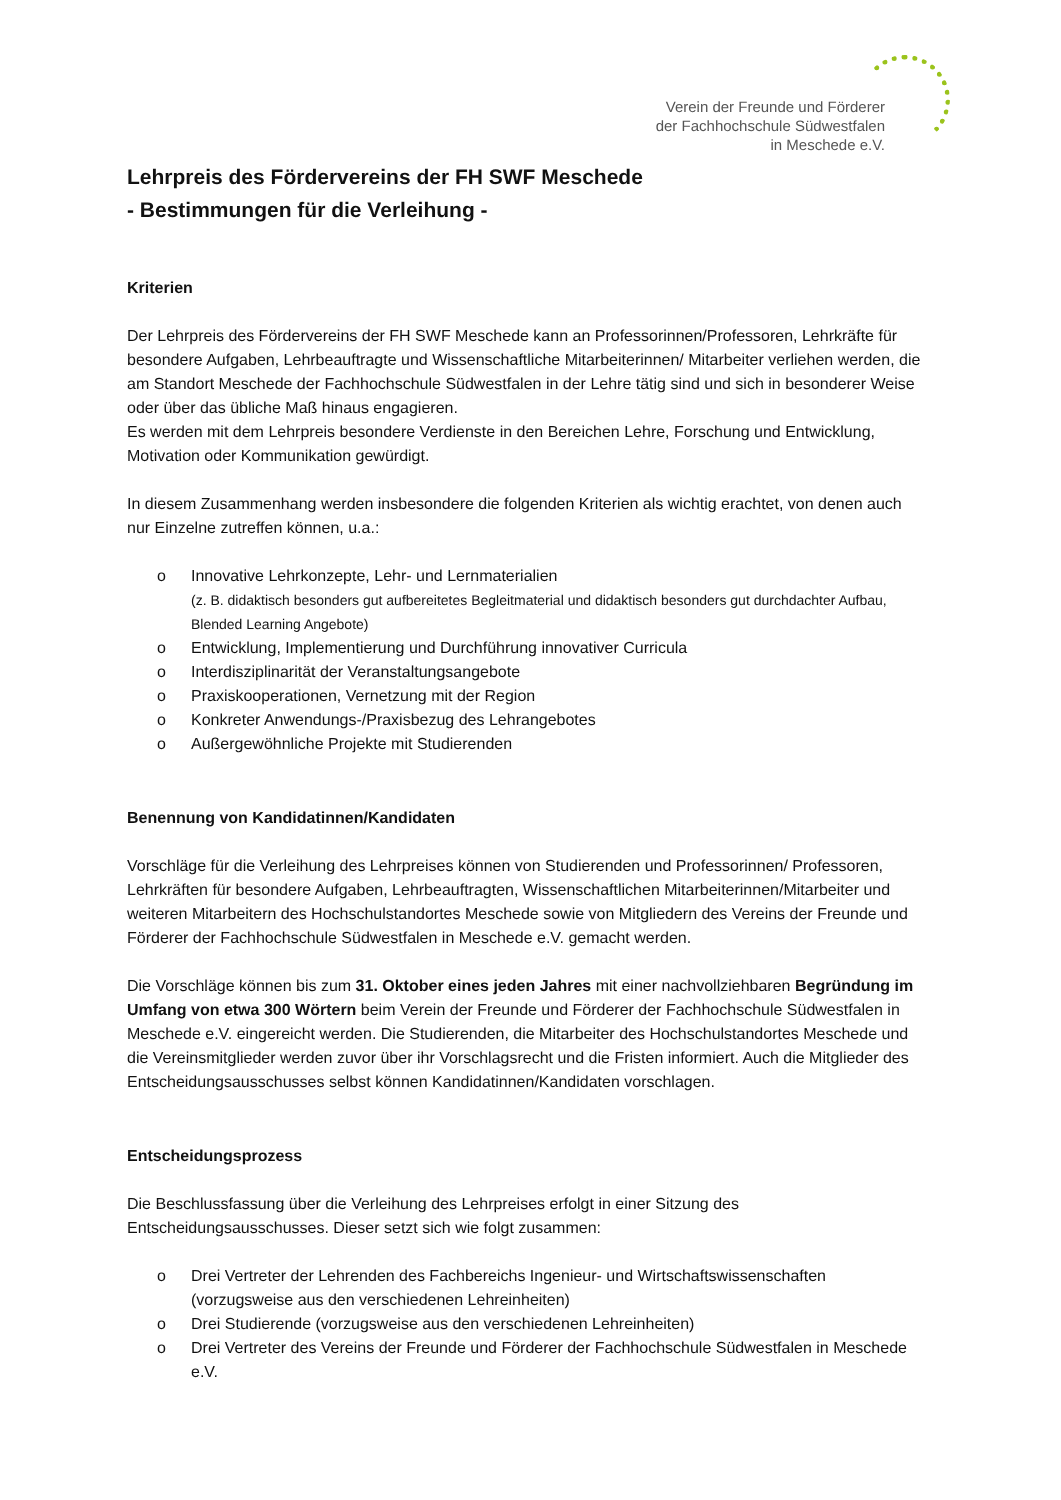Verein der Freunde und Förderer
der Fachhochschule Südwestfalen
in Meschede e.V.
Lehrpreis des Fördervereins der FH SWF Meschede
- Bestimmungen für die Verleihung -
Kriterien
Der Lehrpreis des Fördervereins der FH SWF Meschede kann an Professorinnen/Professoren, Lehrkräfte für besondere Aufgaben, Lehrbeauftragte und Wissenschaftliche Mitarbeiterinnen/ Mitarbeiter verliehen werden, die am Standort Meschede der Fachhochschule Südwestfalen in der Lehre tätig sind und sich in besonderer Weise oder über das übliche Maß hinaus engagieren.
Es werden mit dem Lehrpreis besondere Verdienste in den Bereichen Lehre, Forschung und Entwicklung, Motivation oder Kommunikation gewürdigt.
In diesem Zusammenhang werden insbesondere die folgenden Kriterien als wichtig erachtet, von denen auch nur Einzelne zutreffen können, u.a.:
o Innovative Lehrkonzepte, Lehr- und Lernmaterialien
(z. B. didaktisch besonders gut aufbereitetes Begleitmaterial und didaktisch besonders gut durchdachter Aufbau, Blended Learning Angebote)
o Entwicklung, Implementierung und Durchführung innovativer Curricula
o Interdisziplinarität der Veranstaltungsangebote
o Praxiskooperationen, Vernetzung mit der Region
o Konkreter Anwendungs-/Praxisbezug des Lehrangebotes
o Außergewöhnliche Projekte mit Studierenden
Benennung von Kandidatinnen/Kandidaten
Vorschläge für die Verleihung des Lehrpreises können von Studierenden und Professorinnen/ Professoren, Lehrkräften für besondere Aufgaben, Lehrbeauftragten, Wissenschaftlichen Mitarbeiterinnen/Mitarbeiter und weiteren Mitarbeitern des Hochschulstandortes Meschede sowie von Mitgliedern des Vereins der Freunde und Förderer der Fachhochschule Südwestfalen in Meschede e.V. gemacht werden.
Die Vorschläge können bis zum 31. Oktober eines jeden Jahres mit einer nachvollziehbaren Begründung im Umfang von etwa 300 Wörtern beim Verein der Freunde und Förderer der Fachhochschule Südwestfalen in Meschede e.V. eingereicht werden. Die Studierenden, die Mitarbeiter des Hochschulstandortes Meschede und die Vereinsmitglieder werden zuvor über ihr Vorschlagsrecht und die Fristen informiert. Auch die Mitglieder des Entscheidungsausschusses selbst können Kandidatinnen/Kandidaten vorschlagen.
Entscheidungsprozess
Die Beschlussfassung über die Verleihung des Lehrpreises erfolgt in einer Sitzung des Entscheidungsausschusses. Dieser setzt sich wie folgt zusammen:
o Drei Vertreter der Lehrenden des Fachbereichs Ingenieur- und Wirtschaftswissenschaften (vorzugsweise aus den verschiedenen Lehreinheiten)
o Drei Studierende (vorzugsweise aus den verschiedenen Lehreinheiten)
o Drei Vertreter des Vereins der Freunde und Förderer der Fachhochschule Südwestfalen in Meschede e.V.